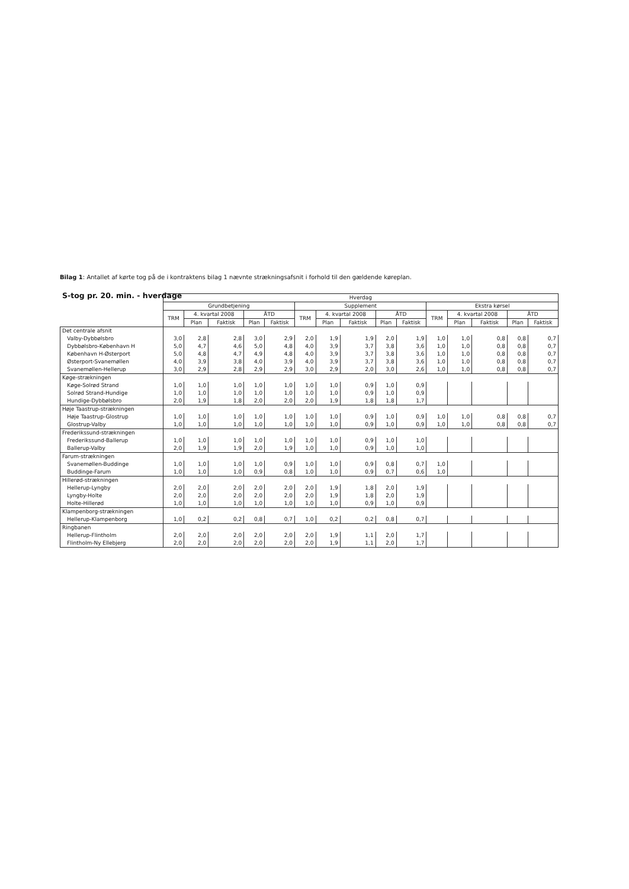Bilag 1: Antallet af kørte tog på de i kontraktens bilag 1 nævnte strækningsafsnit i forhold til den gældende køreplan.
S-tog pr. 20. min. - hverdage
| | | Hverdag | | | | | | | | | | | | | | |
| --- | --- | --- | --- | --- | --- | --- | --- | --- | --- | --- | --- | --- | --- | --- | --- | --- |
| | | Grundbetjening | | | | | Supplement | | | | | Ekstra kørsel | | | | |
| | | TRM | 4. kvartal 2008 | | ÅTD | | TRM | 4. kvartal 2008 | | ÅTD | | TRM | 4. kvartal 2008 | | ÅTD | |
| | | | Plan | Faktisk | Plan | Faktisk | | Plan | Faktisk | Plan | Faktisk | | Plan | Faktisk | Plan | Faktisk |
| Det centrale afsnit | | | | | | | | | | | | | | | | |
| | Valby-Dybbølsbro | 3,0 | 2,8 | 2,8 | 3,0 | 2,9 | 2,0 | 1,9 | 1,9 | 2,0 | 1,9 | 1,0 | 1,0 | 0,8 | 0,8 | 0,7 |
| | Dybbølsbro-København H | 5,0 | 4,7 | 4,6 | 5,0 | 4,8 | 4,0 | 3,9 | 3,7 | 3,8 | 3,6 | 1,0 | 1,0 | 0,8 | 0,8 | 0,7 |
| | København H-Østerport | 5,0 | 4,8 | 4,7 | 4,9 | 4,8 | 4,0 | 3,9 | 3,7 | 3,8 | 3,6 | 1,0 | 1,0 | 0,8 | 0,8 | 0,7 |
| | Østerport-Svanemøllen | 4,0 | 3,9 | 3,8 | 4,0 | 3,9 | 4,0 | 3,9 | 3,7 | 3,8 | 3,6 | 1,0 | 1,0 | 0,8 | 0,8 | 0,7 |
| | Svanemøllen-Hellerup | 3,0 | 2,9 | 2,8 | 2,9 | 2,9 | 3,0 | 2,9 | 2,0 | 3,0 | 2,6 | 1,0 | 1,0 | 0,8 | 0,8 | 0,7 |
| Køge-strækningen | | | | | | | | | | | | | | | | |
| | Køge-Solrød Strand | 1,0 | 1,0 | 1,0 | 1,0 | 1,0 | 1,0 | 1,0 | 0,9 | 1,0 | 0,9 | | | | | |
| | Solrød Strand-Hundige | 1,0 | 1,0 | 1,0 | 1,0 | 1,0 | 1,0 | 1,0 | 0,9 | 1,0 | 0,9 | | | | | |
| | Hundige-Dybbølsbro | 2,0 | 1,9 | 1,8 | 2,0 | 2,0 | 2,0 | 1,9 | 1,8 | 1,8 | 1,7 | | | | | |
| Høje Taastrup-strækningen | | | | | | | | | | | | | | | | |
| | Høje Taastrup-Glostrup | 1,0 | 1,0 | 1,0 | 1,0 | 1,0 | 1,0 | 1,0 | 0,9 | 1,0 | 0,9 | 1,0 | 1,0 | 0,8 | 0,8 | 0,7 |
| | Glostrup-Valby | 1,0 | 1,0 | 1,0 | 1,0 | 1,0 | 1,0 | 1,0 | 0,9 | 1,0 | 0,9 | 1,0 | 1,0 | 0,8 | 0,8 | 0,7 |
| Frederikssund-strækningen | | | | | | | | | | | | | | | | |
| | Frederikssund-Ballerup | 1,0 | 1,0 | 1,0 | 1,0 | 1,0 | 1,0 | 1,0 | 0,9 | 1,0 | 1,0 | | | | | |
| | Ballerup-Valby | 2,0 | 1,9 | 1,9 | 2,0 | 1,9 | 1,0 | 1,0 | 0,9 | 1,0 | 1,0 | | | | | |
| Farum-strækningen | | | | | | | | | | | | | | | | |
| | Svanemøllen-Buddinge | 1,0 | 1,0 | 1,0 | 1,0 | 0,9 | 1,0 | 1,0 | 0,9 | 0,8 | 0,7 | 1,0 | | | | |
| | Buddinge-Farum | 1,0 | 1,0 | 1,0 | 0,9 | 0,8 | 1,0 | 1,0 | 0,9 | 0,7 | 0,6 | 1,0 | | | | |
| Hillerød-strækningen | | | | | | | | | | | | | | | | |
| | Hellerup-Lyngby | 2,0 | 2,0 | 2,0 | 2,0 | 2,0 | 2,0 | 1,9 | 1,8 | 2,0 | 1,9 | | | | | |
| | Lyngby-Holte | 2,0 | 2,0 | 2,0 | 2,0 | 2,0 | 2,0 | 1,9 | 1,8 | 2,0 | 1,9 | | | | | |
| | Holte-Hillerød | 1,0 | 1,0 | 1,0 | 1,0 | 1,0 | 1,0 | 1,0 | 0,9 | 1,0 | 0,9 | | | | | |
| Klampenborg-strækningen | | | | | | | | | | | | | | | | |
| | Hellerup-Klampenborg | 1,0 | 0,2 | 0,2 | 0,8 | 0,7 | 1,0 | 0,2 | 0,2 | 0,8 | 0,7 | | | | | |
| Ringbanen | | | | | | | | | | | | | | | | |
| | Hellerup-Flintholm | 2,0 | 2,0 | 2,0 | 2,0 | 2,0 | 2,0 | 1,9 | 1,1 | 2,0 | 1,7 | | | | | |
| | Flintholm-Ny Ellebjerg | 2,0 | 2,0 | 2,0 | 2,0 | 2,0 | 2,0 | 1,9 | 1,1 | 2,0 | 1,7 | | | | | |